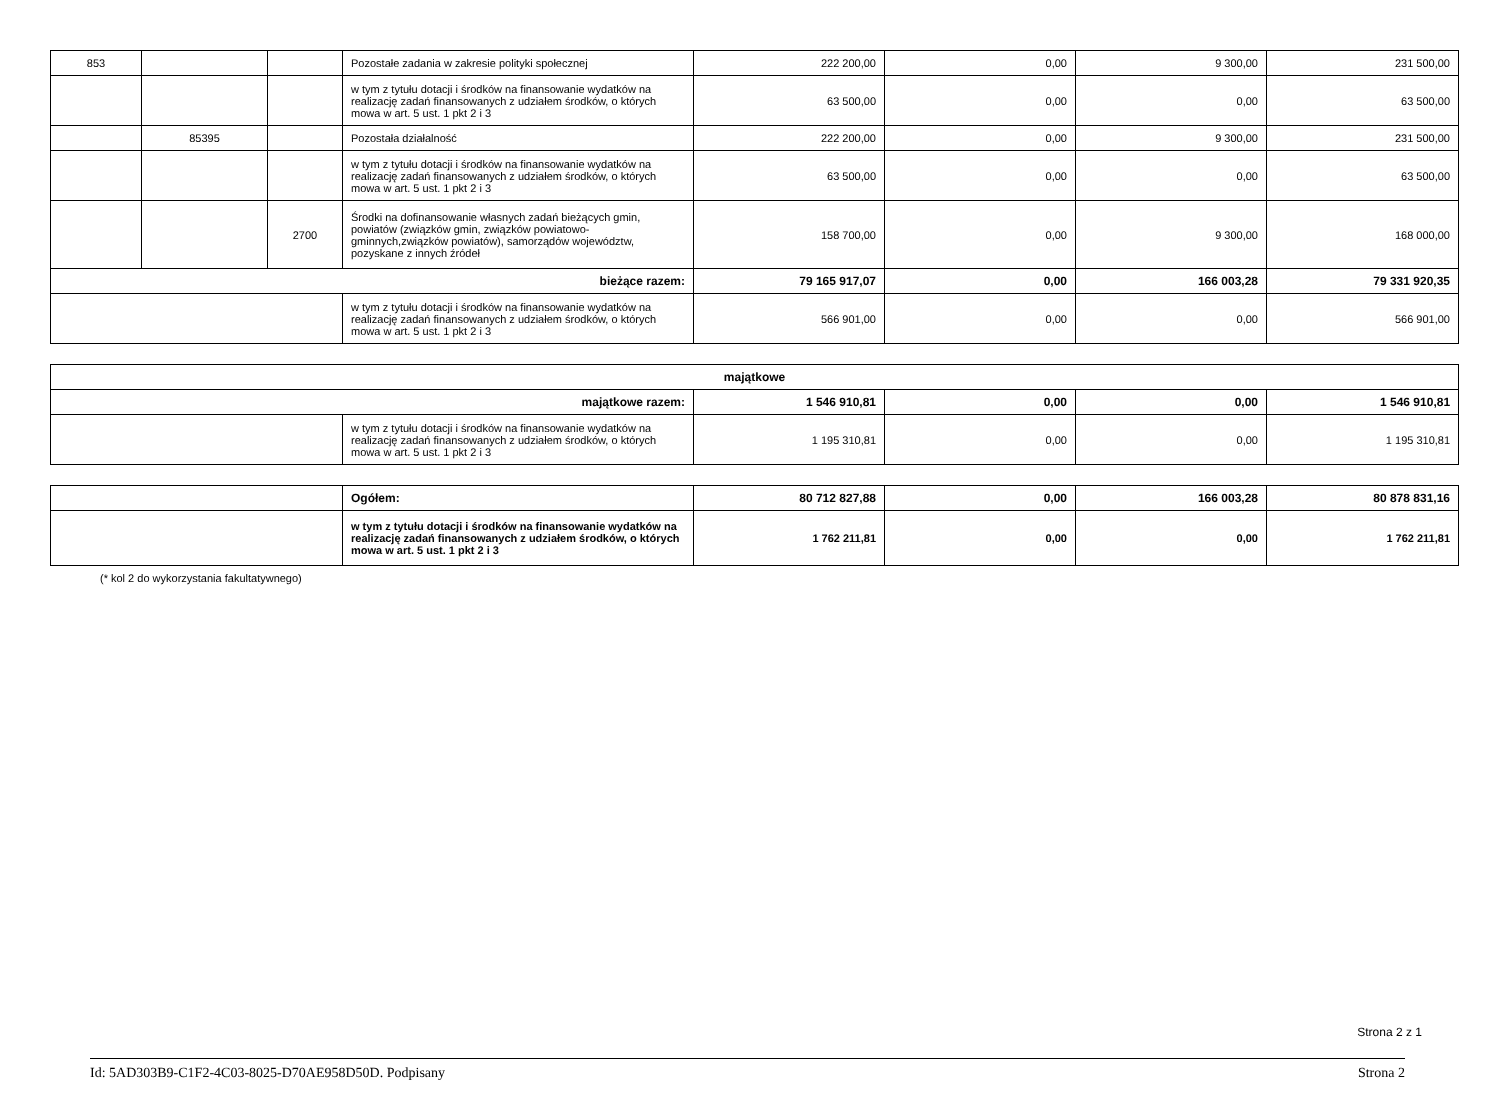| 853 | | | Pozostałe zadania w zakresie polityki społecznej | 222 200,00 | 0,00 | 9 300,00 | 231 500,00 |
| | | | w tym z tytułu dotacji i środków na finansowanie wydatków na realizację zadań finansowanych z udziałem środków, o których mowa w art. 5 ust. 1 pkt 2 i 3 | 63 500,00 | 0,00 | 0,00 | 63 500,00 |
| | 85395 | | Pozostała działalność | 222 200,00 | 0,00 | 9 300,00 | 231 500,00 |
| | | | w tym z tytułu dotacji i środków na finansowanie wydatków na realizację zadań finansowanych z udziałem środków, o których mowa w art. 5 ust. 1 pkt 2 i 3 | 63 500,00 | 0,00 | 0,00 | 63 500,00 |
| | | 2700 | Środki na dofinansowanie własnych zadań bieżących gmin, powiatów (związków gmin, związków powiatowo-gminnych,związków powiatów), samorządów województw, pozyskane z innych źródeł | 158 700,00 | 0,00 | 9 300,00 | 168 000,00 |
| bieżące razem: | | | | 79 165 917,07 | 0,00 | 166 003,28 | 79 331 920,35 |
| | | | w tym z tytułu dotacji i środków na finansowanie wydatków na realizację zadań finansowanych z udziałem środków, o których mowa w art. 5 ust. 1 pkt 2 i 3 | 566 901,00 | 0,00 | 0,00 | 566 901,00 |
| majątkowe | | | | | |
| majątkowe razem: | | 1 546 910,81 | 0,00 | 0,00 | 1 546 910,81 |
| | w tym z tytułu dotacji i środków na finansowanie wydatków na realizację zadań finansowanych z udziałem środków, o których mowa w art. 5 ust. 1 pkt 2 i 3 | 1 195 310,81 | 0,00 | 0,00 | 1 195 310,81 |
| | Ogółem: | 80 712 827,88 | 0,00 | 166 003,28 | 80 878 831,16 |
| | w tym z tytułu dotacji i środków na finansowanie wydatków na realizację zadań finansowanych z udziałem środków, o których mowa w art. 5 ust. 1 pkt 2 i 3 | 1 762 211,81 | 0,00 | 0,00 | 1 762 211,81 |
(* kol 2 do wykorzystania fakultatywnego)
Strona 2 z 1
Id: 5AD303B9-C1F2-4C03-8025-D70AE958D50D. Podpisany Strona 2